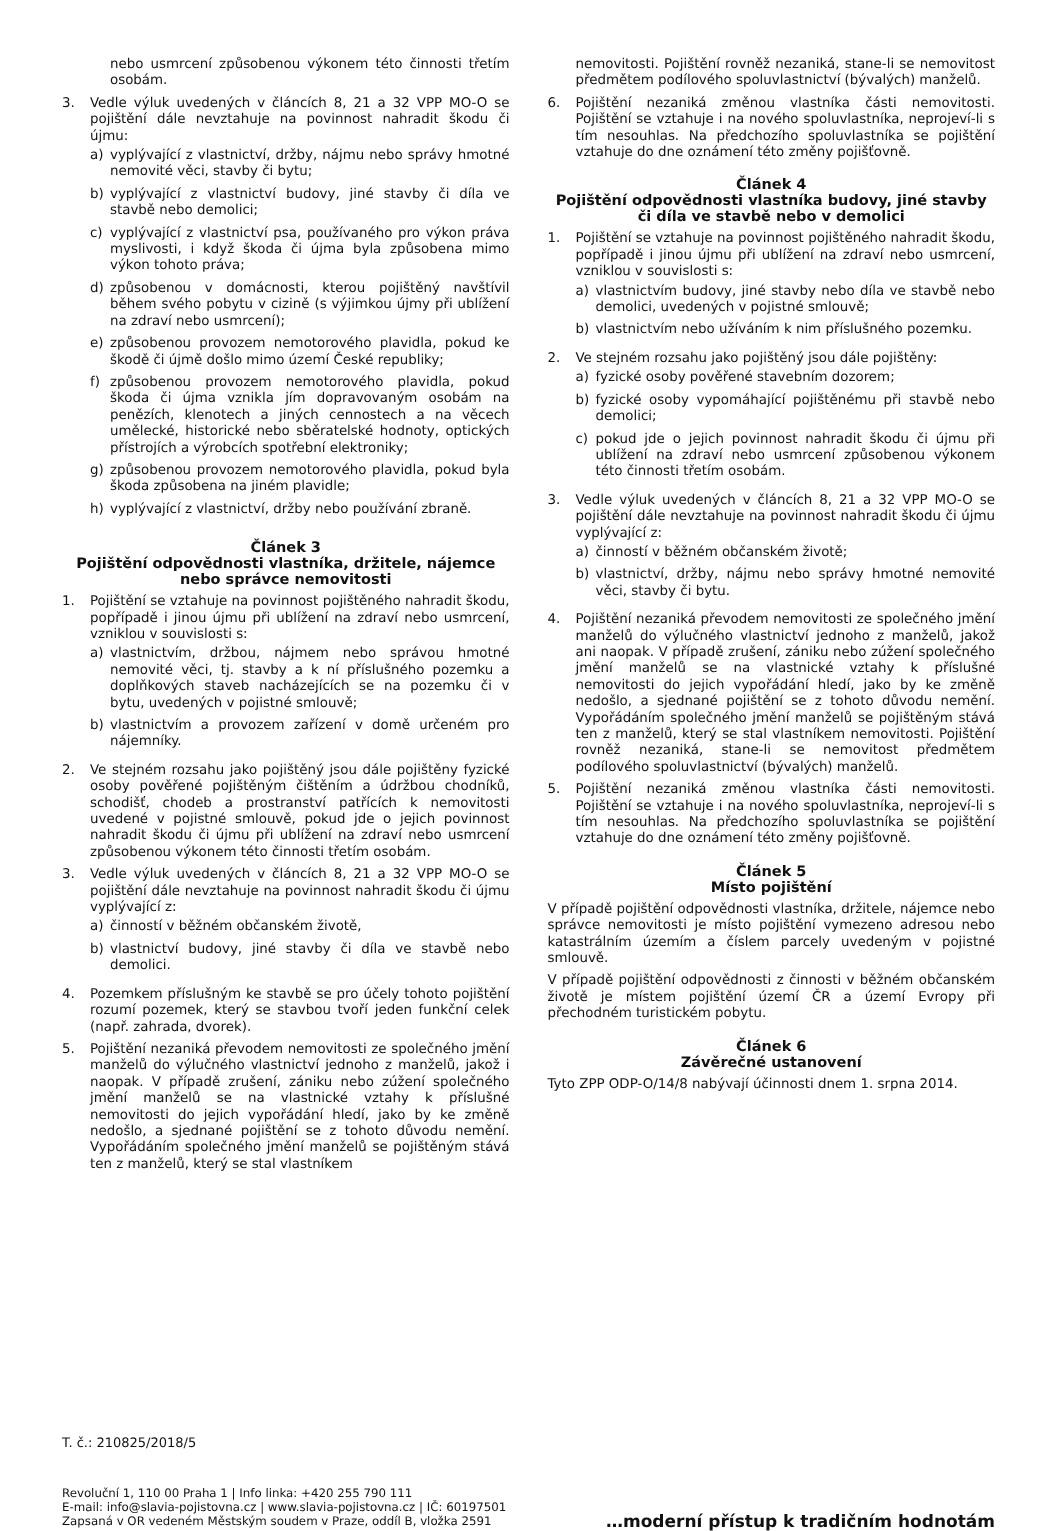nebo usmrcení způsobenou výkonem této činnosti třetím osobám.
3. Vedle výluk uvedených v článcích 8, 21 a 32 VPP MO-O se pojištění dále nevztahuje na povinnost nahradit škodu či újmu:
a) vyplývající z vlastnictví, držby, nájmu nebo správy hmotné nemovité věci, stavby či bytu;
b) vyplývající z vlastnictví budovy, jiné stavby či díla ve stavbě nebo demolici;
c) vyplývající z vlastnictví psa, používaného pro výkon práva myslivosti, i když škoda či újma byla způsobena mimo výkon tohoto práva;
d) způsobenou v domácnosti, kterou pojištěný navštívil během svého pobytu v cizině (s výjimkou újmy při ublížení na zdraví nebo usmrcení);
e) způsobenou provozem nemotorového plavidla, pokud ke škodě či újmě došlo mimo území České republiky;
f) způsobenou provozem nemotorového plavidla, pokud škoda či újma vznikla jím dopravovaným osobám na penězích, klenotech a jiných cennostech a na věcech umělecké, historické nebo sběratelské hodnoty, optických přístrojích a výrobcích spotřební elektroniky;
g) způsobenou provozem nemotorového plavidla, pokud byla škoda způsobena na jiném plavidle;
h) vyplývající z vlastnictví, držby nebo používání zbraně.
Článek 3
Pojištění odpovědnosti vlastníka, držitele, nájemce nebo správce nemovitosti
1. Pojištění se vztahuje na povinnost pojištěného nahradit škodu, popřípadě i jinou újmu při ublížení na zdraví nebo usmrcení, vzniklou v souvislosti s:
a) vlastnictvím, držbou, nájmem nebo správou hmotné nemovité věci, tj. stavby a k ní příslušného pozemku a doplňkových staveb nacházejících se na pozemku či v bytu, uvedených v pojistné smlouvě;
b) vlastnictvím a provozem zařízení v domě určeném pro nájemníky.
2. Ve stejném rozsahu jako pojištěný jsou dále pojištěny fyzické osoby pověřené pojištěným čištěním a údržbou chodníků, schodišť, chodeb a prostranství patřících k nemovitosti uvedené v pojistné smlouvě, pokud jde o jejich povinnost nahradit škodu či újmu při ublížení na zdraví nebo usmrcení způsobenou výkonem této činnosti třetím osobám.
3. Vedle výluk uvedených v článcích 8, 21 a 32 VPP MO-O se pojištění dále nevztahuje na povinnost nahradit škodu či újmu vyplývající z:
a) činností v běžném občanském životě,
b) vlastnictví budovy, jiné stavby či díla ve stavbě nebo demolici.
4. Pozemkem příslušným ke stavbě se pro účely tohoto pojištění rozumí pozemek, který se stavbou tvoří jeden funkční celek (např. zahrada, dvorek).
5. Pojištění nezaniká převodem nemovitosti ze společného jmění manželů do výlučného vlastnictví jednoho z manželů, jakož i naopak. V případě zrušení, zániku nebo zúžení společného jmění manželů se na vlastnické vztahy k příslušné nemovitosti do jejich vypořádání hledí, jako by ke změně nedošlo, a sjednané pojištění se z tohoto důvodu nemění. Vypořádáním společného jmění manželů se pojištěným stává ten z manželů, který se stal vlastníkem
nemovitosti. Pojištění rovněž nezaniká, stane-li se nemovitost předmětem podílového spoluvlastnictví (bývalých) manželů.
6. Pojištění nezaniká změnou vlastníka části nemovitosti. Pojištění se vztahuje i na nového spoluvlastníka, neprojeví-li s tím nesouhlas. Na předchozího spoluvlastníka se pojištění vztahuje do dne oznámení této změny pojišťovně.
Článek 4
Pojištění odpovědnosti vlastníka budovy, jiné stavby či díla ve stavbě nebo v demolici
1. Pojištění se vztahuje na povinnost pojištěného nahradit škodu, popřípadě i jinou újmu při ublížení na zdraví nebo usmrcení, vzniklou v souvislosti s:
a) vlastnictvím budovy, jiné stavby nebo díla ve stavbě nebo demolici, uvedených v pojistné smlouvě;
b) vlastnictvím nebo užíváním k nim příslušného pozemku.
2. Ve stejném rozsahu jako pojištěný jsou dále pojištěny:
a) fyzické osoby pověřené stavebním dozorem;
b) fyzické osoby vypomáhající pojištěnému při stavbě nebo demolici;
c) pokud jde o jejich povinnost nahradit škodu či újmu při ublížení na zdraví nebo usmrcení způsobenou výkonem této činnosti třetím osobám.
3. Vedle výluk uvedených v článcích 8, 21 a 32 VPP MO-O se pojištění dále nevztahuje na povinnost nahradit škodu či újmu vyplývající z:
a) činností v běžném občanském životě;
b) vlastnictví, držby, nájmu nebo správy hmotné nemovité věci, stavby či bytu.
4. Pojištění nezaniká převodem nemovitosti ze společného jmění manželů do výlučného vlastnictví jednoho z manželů, jakož ani naopak. V případě zrušení, zániku nebo zúžení společného jmění manželů se na vlastnické vztahy k příslušné nemovitosti do jejich vypořádání hledí, jako by ke změně nedošlo, a sjednané pojištění se z tohoto důvodu nemění. Vypořádáním společného jmění manželů se pojištěným stává ten z manželů, který se stal vlastníkem nemovitosti. Pojištění rovněž nezaniká, stane-li se nemovitost předmětem podílového spoluvlastnictví (bývalých) manželů.
5. Pojištění nezaniká změnou vlastníka části nemovitosti. Pojištění se vztahuje i na nového spoluvlastníka, neprojeví-li s tím nesouhlas. Na předchozího spoluvlastníka se pojištění vztahuje do dne oznámení této změny pojišťovně.
Článek 5
Místo pojištění
V případě pojištění odpovědnosti vlastníka, držitele, nájemce nebo správce nemovitosti je místo pojištění vymezeno adresou nebo katastrálním územím a číslem parcely uvedeným v pojistné smlouvě.
V případě pojištění odpovědnosti z činnosti v běžném občanském životě je místem pojištění území ČR a území Evropy při přechodném turistickém pobytu.
Článek 6
Závěrečné ustanovení
Tyto ZPP ODP-O/14/8 nabývají účinnosti dnem 1. srpna 2014.
T. č.: 210825/2018/5
Revoluční 1, 110 00 Praha 1 | Info linka: +420 255 790 111
E-mail: info@slavia-pojistovna.cz | www.slavia-pojistovna.cz | IČ: 60197501
Zapsaná v OR vedeném Městským soudem v Praze, oddíl B, vložka 2591
…moderní přístup k tradičním hodnotám